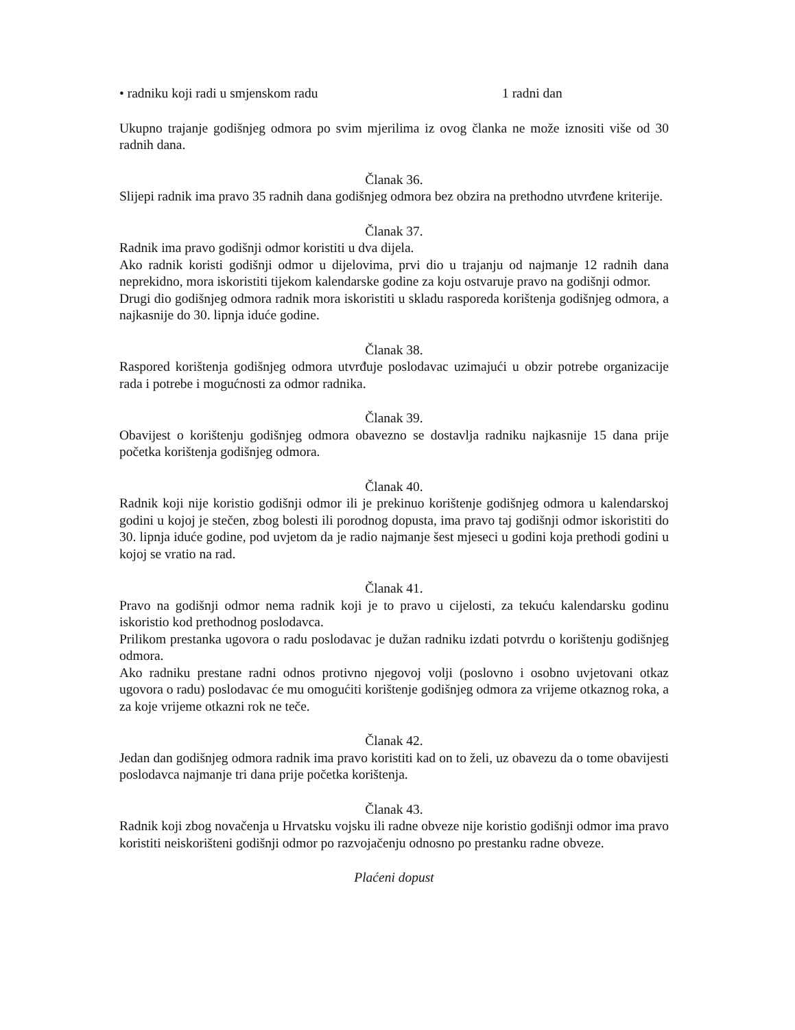• radniku koji radi u smjenskom radu 1 radni dan
Ukupno trajanje godišnjeg odmora po svim mjerilima iz ovog članka ne može iznositi više od 30 radnih dana.
Članak 36.
Slijepi radnik ima pravo 35 radnih dana godišnjeg odmora bez obzira na prethodno utvrđene kriterije.
Članak 37.
Radnik ima pravo godišnji odmor koristiti u dva dijela.
Ako radnik koristi godišnji odmor u dijelovima, prvi dio u trajanju od najmanje 12 radnih dana neprekidno, mora iskoristiti tijekom kalendarske godine za koju ostvaruje pravo na godišnji odmor.
Drugi dio godišnjeg odmora radnik mora iskoristiti u skladu rasporeda korištenja godišnjeg odmora, a najkasnije do 30. lipnja iduće godine.
Članak 38.
Raspored korištenja godišnjeg odmora utvrđuje poslodavac uzimajući u obzir potrebe organizacije rada i potrebe i mogućnosti za odmor radnika.
Članak 39.
Obavijest o korištenju godišnjeg odmora obavezno se dostavlja radniku najkasnije 15 dana prije početka korištenja godišnjeg odmora.
Članak 40.
Radnik koji nije koristio godišnji odmor ili je prekinuo korištenje godišnjeg odmora u kalendarskoj godini u kojoj je stečen, zbog bolesti ili porodnog dopusta, ima pravo taj godišnji odmor iskoristiti do 30. lipnja iduće godine, pod uvjetom da je radio najmanje šest mjeseci u godini koja prethodi godini u kojoj se vratio na rad.
Članak 41.
Pravo na godišnji odmor nema radnik koji je to pravo u cijelosti, za tekuću kalendarsku godinu iskoristio kod prethodnog poslodavca.
Prilikom prestanka ugovora o radu poslodavac je dužan radniku izdati potvrdu o korištenju godišnjeg odmora.
Ako radniku prestane radni odnos protivno njegovoj volji (poslovno i osobno uvjetovani otkaz ugovora o radu) poslodavac će mu omogućiti korištenje godišnjeg odmora za vrijeme otkaznog roka, a za koje vrijeme otkazni rok ne teče.
Članak 42.
Jedan dan godišnjeg odmora radnik ima pravo koristiti kad on to želi, uz obavezu da o tome obavijesti poslodavca najmanje tri dana prije početka korištenja.
Članak 43.
Radnik koji zbog novačenja u Hrvatsku vojsku ili radne obveze nije koristio godišnji odmor ima pravo koristiti neiskorišteni godišnji odmor po razvojačenju odnosno po prestanku radne obveze.
Plaćeni dopust